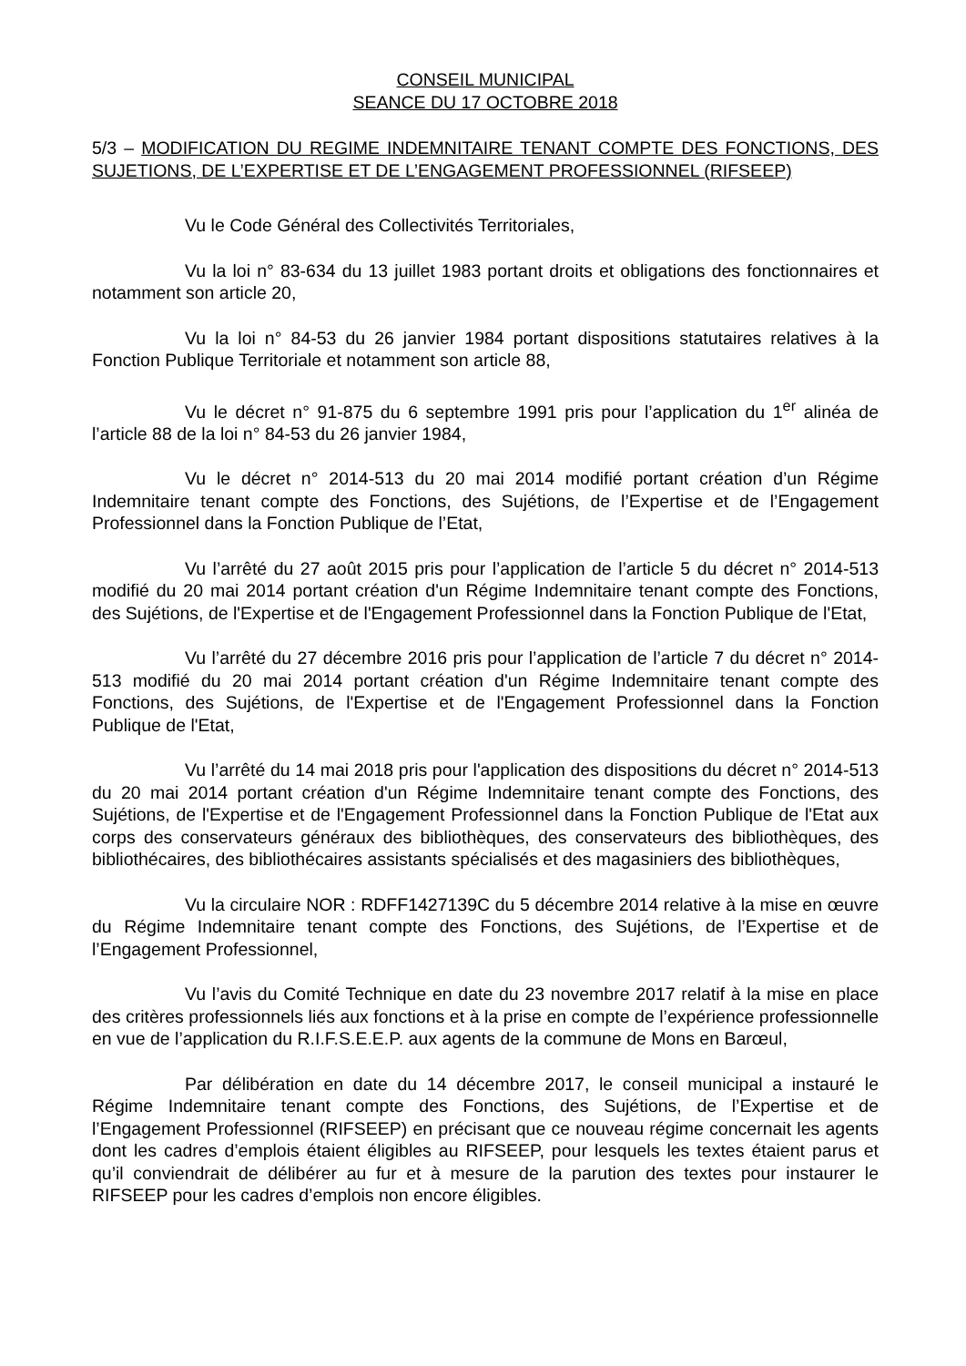CONSEIL MUNICIPAL
SEANCE DU 17 OCTOBRE 2018
5/3 – MODIFICATION DU REGIME INDEMNITAIRE TENANT COMPTE DES FONCTIONS, DES SUJETIONS, DE L’EXPERTISE ET DE L’ENGAGEMENT PROFESSIONNEL (RIFSEEP)
Vu le Code Général des Collectivités Territoriales,
Vu la loi n° 83-634 du 13 juillet 1983 portant droits et obligations des fonctionnaires et notamment son article 20,
Vu la loi n° 84-53 du 26 janvier 1984 portant dispositions statutaires relatives à la Fonction Publique Territoriale et notamment son article 88,
Vu le décret n° 91-875 du 6 septembre 1991 pris pour l’application du 1<sup>er</sup> alinéa de l’article 88 de la loi n° 84-53 du 26 janvier 1984,
Vu le décret n° 2014-513 du 20 mai 2014 modifié portant création d’un Régime Indemnitaire tenant compte des Fonctions, des Sujétions, de l’Expertise et de l’Engagement Professionnel dans la Fonction Publique de l’Etat,
Vu l’arrêté du 27 août 2015 pris pour l’application de l’article 5 du décret n° 2014-513 modifié du 20 mai 2014 portant création d'un Régime Indemnitaire tenant compte des Fonctions, des Sujétions, de l'Expertise et de l'Engagement Professionnel dans la Fonction Publique de l'Etat,
Vu l’arrêté du 27 décembre 2016 pris pour l’application de l’article 7 du décret n° 2014-513 modifié du 20 mai 2014 portant création d'un Régime Indemnitaire tenant compte des Fonctions, des Sujétions, de l'Expertise et de l'Engagement Professionnel dans la Fonction Publique de l'Etat,
Vu l’arrêté du 14 mai 2018 pris pour l'application des dispositions du décret n° 2014-513 du 20 mai 2014 portant création d'un Régime Indemnitaire tenant compte des Fonctions, des Sujétions, de l'Expertise et de l'Engagement Professionnel dans la Fonction Publique de l'Etat aux corps des conservateurs généraux des bibliothèques, des conservateurs des bibliothèques, des bibliothécaires, des bibliothécaires assistants spécialisés et des magasiniers des bibliothèques,
Vu la circulaire NOR : RDFF1427139C du 5 décembre 2014 relative à la mise en œuvre du Régime Indemnitaire tenant compte des Fonctions, des Sujétions, de l’Expertise et de l’Engagement Professionnel,
Vu l’avis du Comité Technique en date du 23 novembre 2017 relatif à la mise en place des critères professionnels liés aux fonctions et à la prise en compte de l’expérience professionnelle en vue de l’application du R.I.F.S.E.E.P. aux agents de la commune de Mons en Barœul,
Par délibération en date du 14 décembre 2017, le conseil municipal a instauré le Régime Indemnitaire tenant compte des Fonctions, des Sujétions, de l’Expertise et de l’Engagement Professionnel (RIFSEEP) en précisant que ce nouveau régime concernait les agents dont les cadres d’emplois étaient éligibles au RIFSEEP, pour lesquels les textes étaient parus et qu’il conviendrait de délibérer au fur et à mesure de la parution des textes pour instaurer le RIFSEEP pour les cadres d’emplois non encore éligibles.